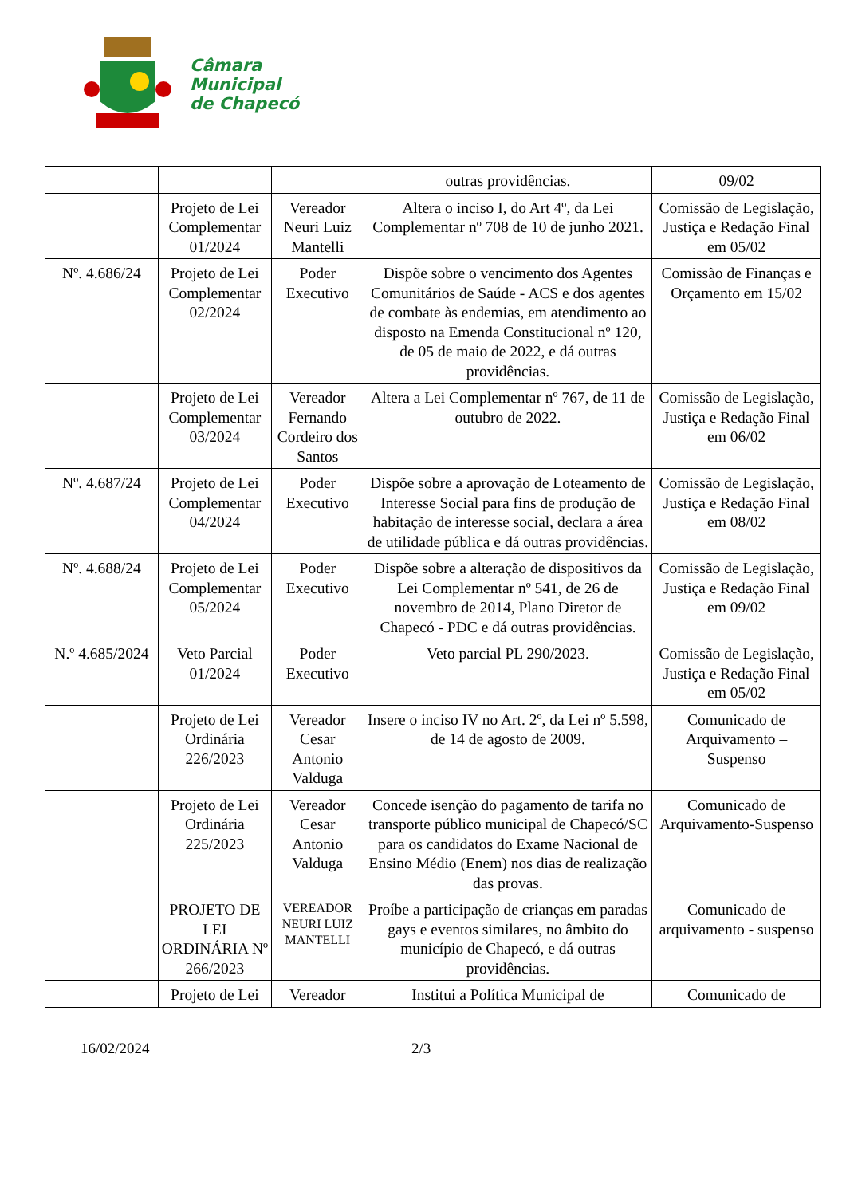Câmara
Municipal
de Chapecó
| | | | outras providências. | 09/02 |
| | Projeto de Lei Complementar 01/2024 | Vereador Neuri Luiz Mantelli | Altera o inciso I, do Art 4º, da Lei Complementar nº 708 de 10 de junho 2021. | Comissão de Legislação, Justiça e Redação Final em 05/02 |
| Nº. 4.686/24 | Projeto de Lei Complementar 02/2024 | Poder Executivo | Dispõe sobre o vencimento dos Agentes Comunitários de Saúde - ACS e dos agentes de combate às endemias, em atendimento ao disposto na Emenda Constitucional nº 120, de 05 de maio de 2022, e dá outras providências. | Comissão de Finanças e Orçamento em 15/02 |
| | Projeto de Lei Complementar 03/2024 | Vereador Fernando Cordeiro dos Santos | Altera a Lei Complementar nº 767, de 11 de outubro de 2022. | Comissão de Legislação, Justiça e Redação Final em 06/02 |
| Nº. 4.687/24 | Projeto de Lei Complementar 04/2024 | Poder Executivo | Dispõe sobre a aprovação de Loteamento de Interesse Social para fins de produção de habitação de interesse social, declara a área de utilidade pública e dá outras providências. | Comissão de Legislação, Justiça e Redação Final em 08/02 |
| Nº. 4.688/24 | Projeto de Lei Complementar 05/2024 | Poder Executivo | Dispõe sobre a alteração de dispositivos da Lei Complementar nº 541, de 26 de novembro de 2014, Plano Diretor de Chapecó - PDC e dá outras providências. | Comissão de Legislação, Justiça e Redação Final em 09/02 |
| N.º 4.685/2024 | Veto Parcial 01/2024 | Poder Executivo | Veto parcial PL 290/2023. | Comissão de Legislação, Justiça e Redação Final em 05/02 |
| | Projeto de Lei Ordinária 226/2023 | Vereador Cesar Antonio Valduga | Insere o inciso IV no Art. 2º, da Lei nº 5.598, de 14 de agosto de 2009. | Comunicado de Arquivamento – Suspenso |
| | Projeto de Lei Ordinária 225/2023 | Vereador Cesar Antonio Valduga | Concede isenção do pagamento de tarifa no transporte público municipal de Chapecó/SC para os candidatos do Exame Nacional de Ensino Médio (Enem) nos dias de realização das provas. | Comunicado de Arquivamento-Suspenso |
| | PROJETO DE LEI ORDINÁRIA Nº 266/2023 | VEREADOR NEURI LUIZ MANTELLI | Proíbe a participação de crianças em paradas gays e eventos similares, no âmbito do município de Chapecó, e dá outras providências. | Comunicado de arquivamento - suspenso |
| | Projeto de Lei | Vereador | Institui a Política Municipal de | Comunicado de |
16/02/2024 2/3